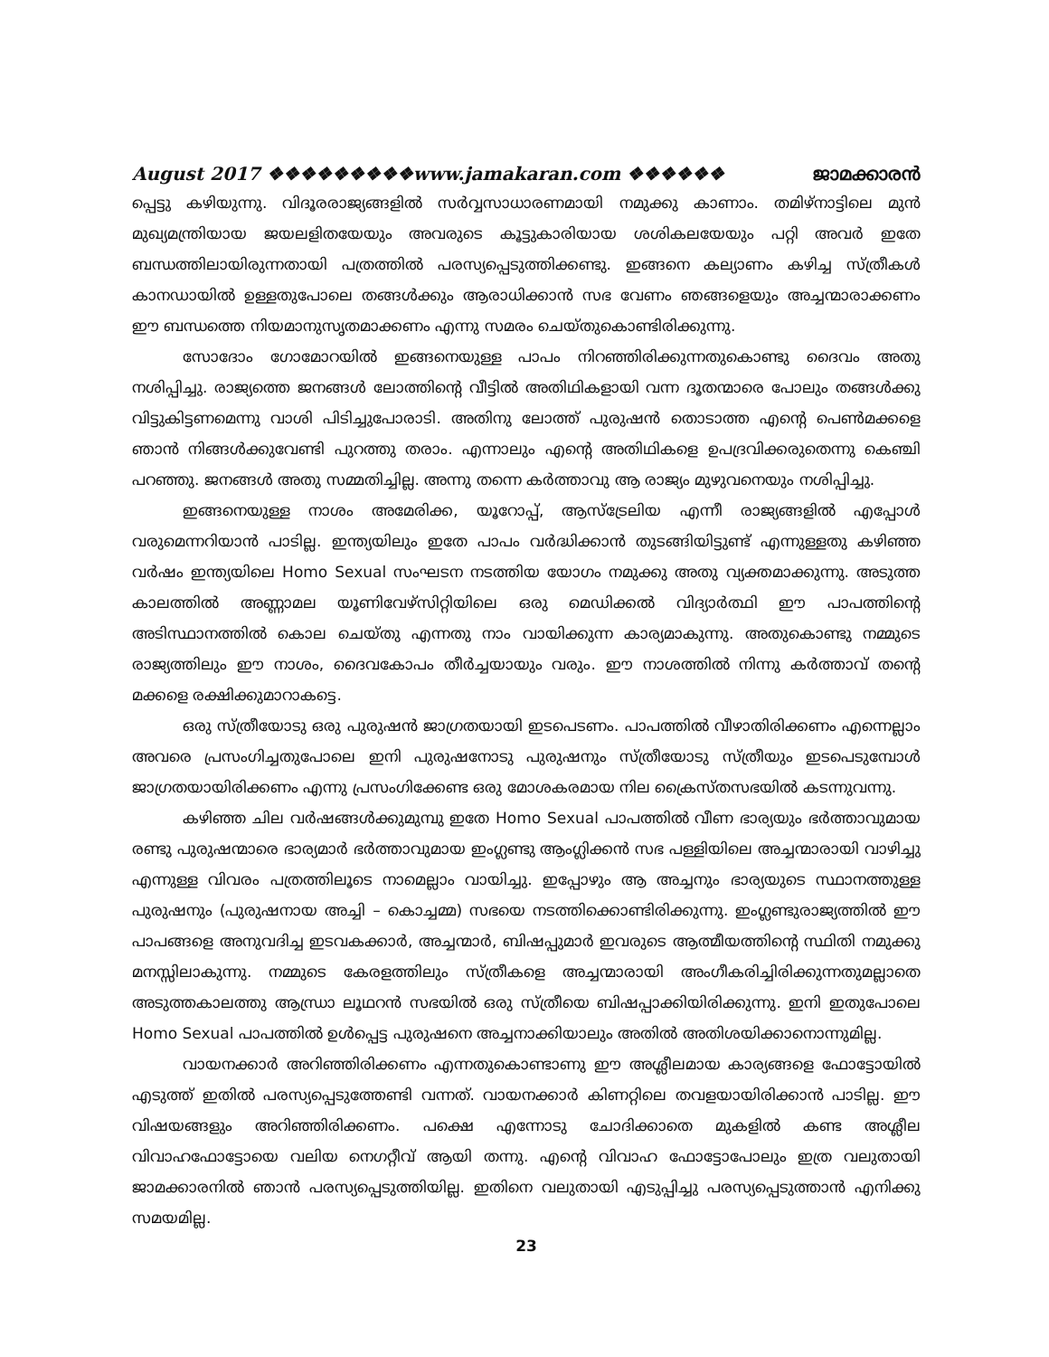August 2017 ❖❖❖❖❖❖❖❖❖www.jamakaran.com ❖❖❖❖❖❖ ജാമക്കാരൻ
പ്പെട്ടു കഴിയുന്നു. വിദൂരരാജ്യങ്ങളിൽ സർവ്വസാധാരണമായി നമുക്കു കാണാം. തമിഴ്നാട്ടിലെ മുൻ മുഖ്യമന്ത്രിയായ ജയലളിതയേയും അവരുടെ കൂട്ടുകാരിയായ ശശികലയേയും പറ്റി അവർ ഇതേ ബന്ധത്തിലായിരുന്നതായി പത്രത്തിൽ പരസ്യപ്പെടുത്തിക്കണ്ടു. ഇങ്ങനെ കല്യാണം കഴിച്ച സ്ത്രീകൾ കാനഡായിൽ ഉള്ളതുപോലെ തങ്ങൾക്കും ആരാധിക്കാൻ സഭ വേണം ഞങ്ങളെയും അച്ചന്മാരാക്കണം ഈ ബന്ധത്തെ നിയമാനുസൃതമാക്കണം എന്നു സമരം ചെയ്തുകൊണ്ടിരിക്കുന്നു.
സോദോം ഗോമോറയിൽ ഇങ്ങനെയുള്ള പാപം നിറഞ്ഞിരിക്കുന്നതുകൊണ്ടു ദൈവം അതു നശിപ്പിച്ചു. രാജ്യത്തെ ജനങ്ങൾ ലോത്തിന്റെ വീട്ടിൽ അതിഥികളായി വന്ന ദൂതന്മാരെ പോലും തങ്ങൾക്കു വിട്ടുകിട്ടണമെന്നു വാശി പിടിച്ചുപോരാടി. അതിനു ലോത്ത് പുരുഷൻ തൊടാത്ത എന്റെ പെൺമക്കളെ ഞാൻ നിങ്ങൾക്കുവേണ്ടി പുറത്തു തരാം. എന്നാലും എന്റെ അതിഥികളെ ഉപദ്രവിക്കരുതെന്നു കെഞ്ചി പറഞ്ഞു. ജനങ്ങൾ അതു സമ്മതിച്ചില്ല. അന്നു തന്നെ കർത്താവു ആ രാജ്യം മുഴുവനെയും നശിപ്പിച്ചു.
ഇങ്ങനെയുള്ള നാശം അമേരിക്ക, യൂറോപ്പ്, ആസ്ട്രേലിയ എന്നീ രാജ്യങ്ങളിൽ എപ്പോൾ വരുമെന്നറിയാൻ പാടില്ല. ഇന്ത്യയിലും ഇതേ പാപം വർദ്ധിക്കാൻ തുടങ്ങിയിട്ടുണ്ട് എന്നുള്ളതു കഴിഞ്ഞ വർഷം ഇന്ത്യയിലെ Homo Sexual സംഘടന നടത്തിയ യോഗം നമുക്കു അതു വ്യക്തമാക്കുന്നു. അടുത്ത കാലത്തിൽ അണ്ണാമല യൂണിവേഴ്സിറ്റിയിലെ ഒരു മെഡിക്കൽ വിദ്യാർത്ഥി ഈ പാപത്തിന്റെ അടിസ്ഥാനത്തിൽ കൊല ചെയ്തു എന്നതു നാം വായിക്കുന്ന കാര്യമാകുന്നു. അതുകൊണ്ടു നമ്മുടെ രാജ്യത്തിലും ഈ നാശം, ദൈവകോപം തീർച്ചയായും വരും. ഈ നാശത്തിൽ നിന്നു കർത്താവ് തന്റെ മക്കളെ രക്ഷിക്കുമാറാകട്ടെ.
ഒരു സ്ത്രീയോടു ഒരു പുരുഷൻ ജാഗ്രതയായി ഇടപെടണം. പാപത്തിൽ വീഴാതിരിക്കണം എന്നെല്ലാം അവരെ പ്രസംഗിച്ചതുപോലെ ഇനി പുരുഷനോടു പുരുഷനും സ്ത്രീയോടു സ്ത്രീയും ഇടപെടുമ്പോൾ ജാഗ്രതയായിരിക്കണം എന്നു പ്രസംഗിക്കേണ്ട ഒരു മോശകരമായ നില ക്രൈസ്തസഭയിൽ കടന്നുവന്നു.
കഴിഞ്ഞ ചില വർഷങ്ങൾക്കുമുമ്പു ഇതേ Homo Sexual പാപത്തിൽ വീണ ഭാര്യയും ഭർത്താവുമായ രണ്ടു പുരുഷന്മാരെ ഭാര്യമാർ ഭർത്താവുമായ ഇംഗ്ലണ്ടു ആംഗ്ലിക്കൻ സഭ പള്ളിയിലെ അച്ചന്മാരായി വാഴിച്ചു എന്നുള്ള വിവരം പത്രത്തിലൂടെ നാമെല്ലാം വായിച്ചു. ഇപ്പോഴും ആ അച്ചനും ഭാര്യയുടെ സ്ഥാനത്തുള്ള പുരുഷനും (പുരുഷനായ അച്ചി – കൊച്ചമ്മ) സഭയെ നടത്തിക്കൊണ്ടിരിക്കുന്നു. ഇംഗ്ലണ്ടുരാജ്യത്തിൽ ഈ പാപങ്ങളെ അനുവദിച്ച ഇടവകക്കാർ, അച്ചന്മാർ, ബിഷപ്പുമാർ ഇവരുടെ ആത്മീയത്തിന്റെ സ്ഥിതി നമുക്കു മനസ്സിലാകുന്നു. നമ്മുടെ കേരളത്തിലും സ്ത്രീകളെ അച്ചന്മാരായി അംഗീകരിച്ചിരിക്കുന്നതുമല്ലാതെ അടുത്തകാലത്തു ആന്ധ്രാ ലൂഥറൻ സഭയിൽ ഒരു സ്ത്രീയെ ബിഷപ്പാക്കിയിരിക്കുന്നു. ഇനി ഇതുപോലെ Homo Sexual പാപത്തിൽ ഉൾപ്പെട്ട പുരുഷനെ അച്ചനാക്കിയാലും അതിൽ അതിശയിക്കാനൊന്നുമില്ല.
വായനക്കാർ അറിഞ്ഞിരിക്കണം എന്നതുകൊണ്ടാണു ഈ അശ്ലീലമായ കാര്യങ്ങളെ ഫോട്ടോയിൽ എടുത്ത് ഇതിൽ പരസ്യപ്പെടുത്തേണ്ടി വന്നത്. വായനക്കാർ കിണറ്റിലെ തവളയായിരിക്കാൻ പാടില്ല. ഈ വിഷയങ്ങളും അറിഞ്ഞിരിക്കണം. പക്ഷെ എന്നോടു ചോദിക്കാതെ മുകളിൽ കണ്ട അശ്ലീല വിവാഹഫോട്ടോയെ വലിയ നെഗറ്റീവ് ആയി തന്നു. എന്റെ വിവാഹ ഫോട്ടോപോലും ഇത്ര വലുതായി ജാമക്കാരനിൽ ഞാൻ പരസ്യപ്പെടുത്തിയില്ല. ഇതിനെ വലുതായി എടുപ്പിച്ചു പരസ്യപ്പെടുത്താൻ എനിക്കു സമയമില്ല.
23